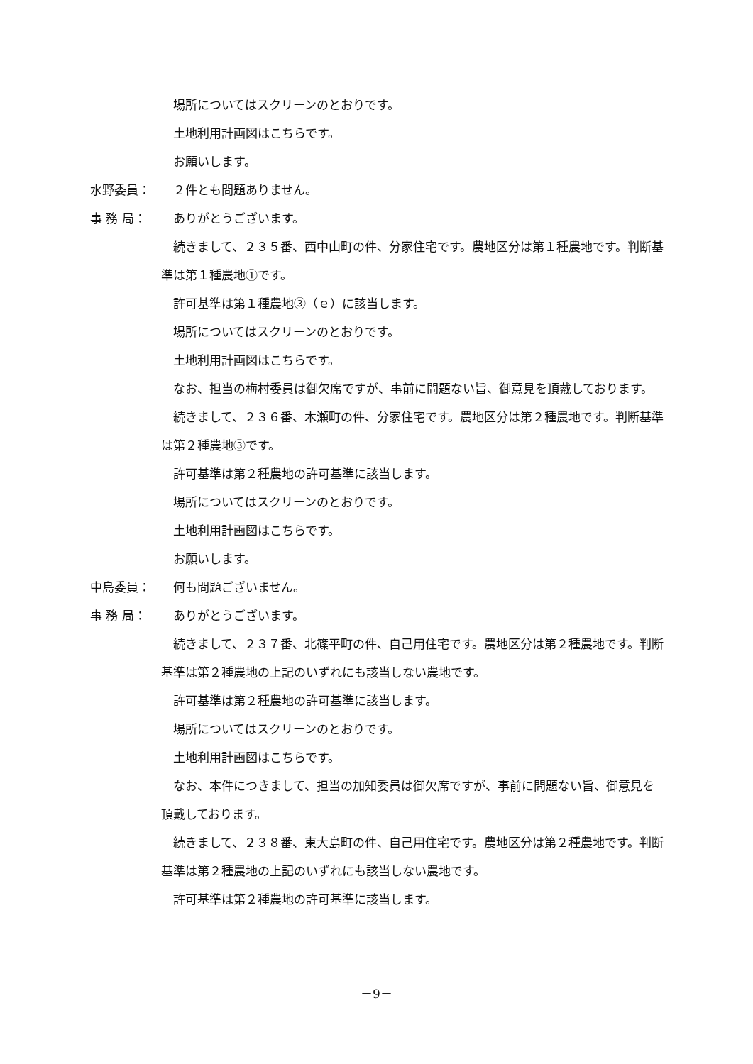場所についてはスクリーンのとおりです。
土地利用計画図はこちらです。
お願いします。
水野委員： ２件とも問題ありません。
事 務 局： ありがとうございます。
続きまして、２３５番、西中山町の件、分家住宅です。農地区分は第１種農地です。判断基準は第１種農地①です。
許可基準は第１種農地③（ｅ）に該当します。
場所についてはスクリーンのとおりです。
土地利用計画図はこちらです。
なお、担当の梅村委員は御欠席ですが、事前に問題ない旨、御意見を頂戴しております。
続きまして、２３６番、木瀬町の件、分家住宅です。農地区分は第２種農地です。判断基準は第２種農地③です。
許可基準は第２種農地の許可基準に該当します。
場所についてはスクリーンのとおりです。
土地利用計画図はこちらです。
お願いします。
中島委員： 何も問題ございません。
事 務 局： ありがとうございます。
続きまして、２３７番、北篠平町の件、自己用住宅です。農地区分は第２種農地です。判断基準は第２種農地の上記のいずれにも該当しない農地です。
許可基準は第２種農地の許可基準に該当します。
場所についてはスクリーンのとおりです。
土地利用計画図はこちらです。
なお、本件につきまして、担当の加知委員は御欠席ですが、事前に問題ない旨、御意見を頂戴しております。
続きまして、２３８番、東大島町の件、自己用住宅です。農地区分は第２種農地です。判断基準は第２種農地の上記のいずれにも該当しない農地です。
許可基準は第２種農地の許可基準に該当します。
－9－